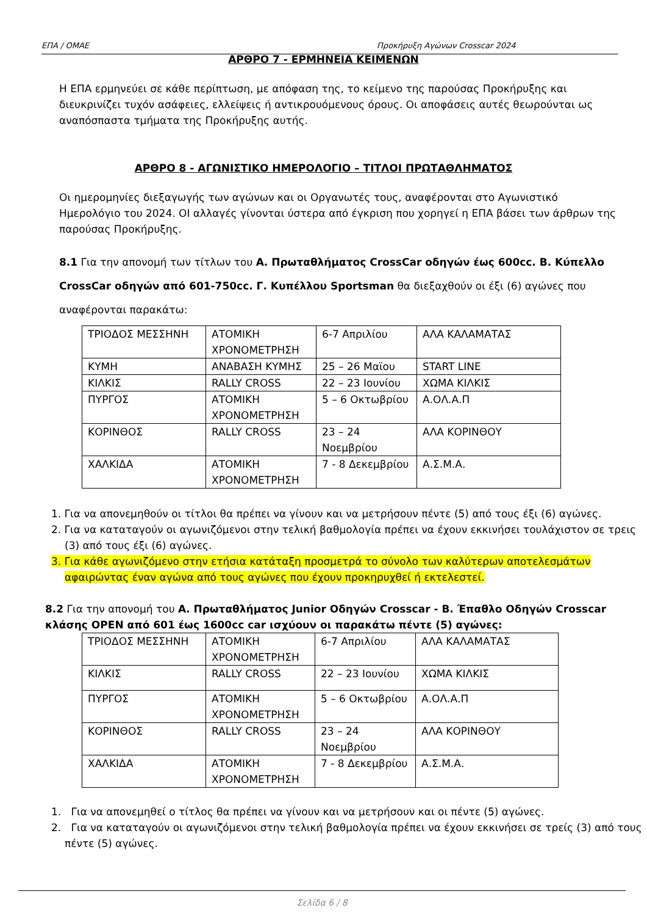ΕΠΑ / ΟΜΑΕ Προκήρυξη Αγώνων Crosscar 2024
ΑΡΘΡΟ 7 - ΕΡΜΗΝΕΙΑ ΚΕΙΜΕΝΩΝ
Η ΕΠΑ ερμηνεύει σε κάθε περίπτωση, με απόφαση της, το κείμενο της παρούσας Προκήρυξης και διευκρινίζει τυχόν ασάφειες, ελλείψεις ή αντικρουόμενους όρους. Οι αποφάσεις αυτές θεωρούνται ως αναπόσπαστα τμήματα της Προκήρυξης αυτής.
ΑΡΘΡΟ 8 - ΑΓΩΝΙΣΤΙΚΟ ΗΜΕΡΟΛΟΓΙΟ – ΤΙΤΛΟΙ ΠΡΩΤΑΘΛΗΜΑΤΟΣ
Οι ημερομηνίες διεξαγωγής των αγώνων και οι Οργανωτές τους, αναφέρονται στο Αγωνιστικό Ημερολόγιο του 2024. ΟΙ αλλαγές γίνονται ύστερα από έγκριση που χορηγεί η ΕΠΑ βάσει των άρθρων της παρούσας Προκήρυξης.
8.1 Για την απονομή των τίτλων του Α. Πρωταθλήματος CrossCar οδηγών έως 600cc. Β. Κύπελλο CrossCar οδηγών από 601-750cc. Γ. Κυπέλλου Sportsman θα διεξαχθούν οι έξι (6) αγώνες που αναφέρονται παρακάτω:
| ΤΡΙΟΔΟΣ ΜΕΣΣΗΝΗ | ΑΤΟΜΙΚΗ ΧΡΟΝΟΜΕΤΡΗΣΗ | 6-7 Απριλίου | ΑΛΑ ΚΑΛΑΜΑΤΑΣ |
| ΚΥΜΗ | ΑΝΑΒΑΣΗ ΚΥΜΗΣ | 25 – 26 Μαϊου | START LINE |
| ΚΙΛΚΙΣ | RALLY CROSS | 22 – 23 Ιουνίου | ΧΩΜΑ ΚΙΛΚΙΣ |
| ΠΥΡΓΟΣ | ΑΤΟΜΙΚΗ ΧΡΟΝΟΜΕΤΡΗΣΗ | 5 – 6 Οκτωβρίου | Α.ΟΛ.Α.Π |
| ΚΟΡΙΝΘΟΣ | RALLY CROSS | 23 – 24 Νοεμβρίου | ΑΛΑ ΚΟΡΙΝΘΟΥ |
| ΧΑΛΚΙΔΑ | ΑΤΟΜΙΚΗ ΧΡΟΝΟΜΕΤΡΗΣΗ | 7 - 8 Δεκεμβρίου | Α.Σ.Μ.Α. |
1. Για να απονεμηθούν οι τίτλοι θα πρέπει να γίνουν και να μετρήσουν πέντε (5) από τους έξι (6) αγώνες.
2. Για να καταταγούν οι αγωνιζόμενοι στην τελική βαθμολογία πρέπει να έχουν εκκινήσει τουλάχιστον σε τρεις (3) από τους έξι (6) αγώνες.
3. Για κάθε αγωνιζόμενο στην ετήσια κατάταξη προσμετρά το σύνολο των καλύτερων αποτελεσμάτων αφαιρώντας έναν αγώνα από τους αγώνες που έχουν προκηρυχθεί ή εκτελεστεί.
8.2 Για την απονομή του Α. Πρωταθλήματος Junior Οδηγών Crosscar - Β. Έπαθλο Οδηγών Crosscar κλάσης OPEN από 601 έως 1600cc car ισχύουν οι παρακάτω πέντε (5) αγώνες:
| ΤΡΙΟΔΟΣ ΜΕΣΣΗΝΗ | ΑΤΟΜΙΚΗ ΧΡΟΝΟΜΕΤΡΗΣΗ | 6-7 Απριλίου | ΑΛΑ ΚΑΛΑΜΑΤΑΣ |
| ΚΙΛΚΙΣ | RALLY CROSS | 22 – 23 Ιουνίου | ΧΩΜΑ ΚΙΛΚΙΣ |
| ΠΥΡΓΟΣ | ΑΤΟΜΙΚΗ ΧΡΟΝΟΜΕΤΡΗΣΗ | 5 – 6 Οκτωβρίου | Α.ΟΛ.Α.Π |
| ΚΟΡΙΝΘΟΣ | RALLY CROSS | 23 – 24 Νοεμβρίου | ΑΛΑ ΚΟΡΙΝΘΟΥ |
| ΧΑΛΚΙΔΑ | ΑΤΟΜΙΚΗ ΧΡΟΝΟΜΕΤΡΗΣΗ | 7 - 8 Δεκεμβρίου | Α.Σ.Μ.Α. |
1. Για να απονεμηθεί ο τίτλος θα πρέπει να γίνουν και να μετρήσουν και οι πέντε (5) αγώνες.
2. Για να καταταγούν οι αγωνιζόμενοι στην τελική βαθμολογία πρέπει να έχουν εκκινήσει σε τρείς (3) από τους πέντε (5) αγώνες.
Σελίδα 6 / 8